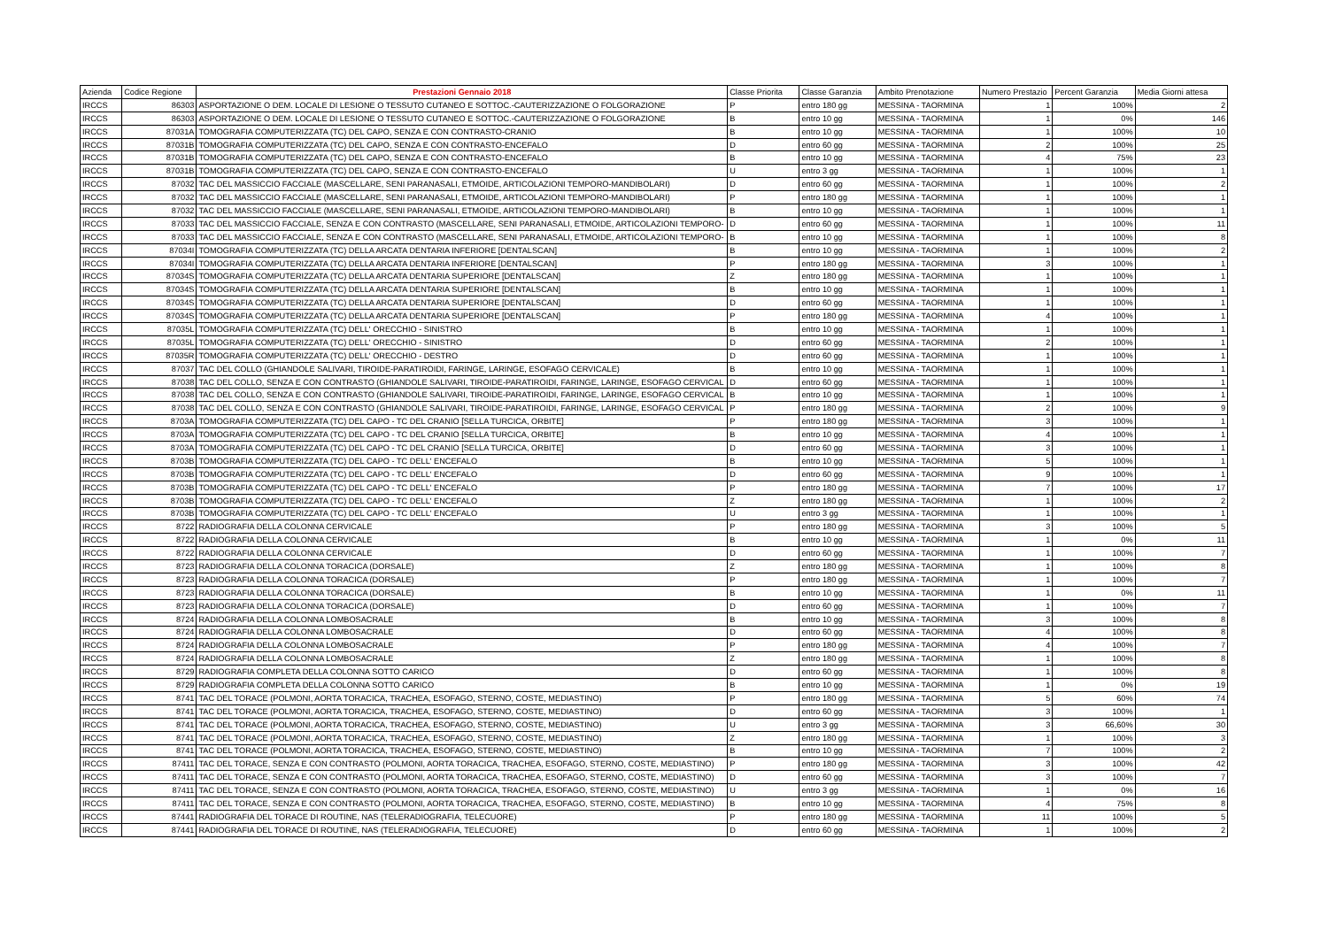| Azienda | Codice Regione | Prestazioni Gennaio 2018 | Classe Priorita | Classe Garanzia | Ambito Prenotazione | Numero Prestazio | Percent Garanzia | Media Giorni attesa |
| --- | --- | --- | --- | --- | --- | --- | --- | --- |
| IRCCS | 86303 | ASPORTAZIONE O DEM. LOCALE DI LESIONE O TESSUTO CUTANEO E SOTTOC.-CAUTERIZZAZIONE O FOLGORAZIONE | P | entro 180 gg | MESSINA - TAORMINA | 1 | 100% | 2 |
| IRCCS | 86303 | ASPORTAZIONE O DEM. LOCALE DI LESIONE O TESSUTO CUTANEO E SOTTOC.-CAUTERIZZAZIONE O FOLGORAZIONE | B | entro 10 gg | MESSINA - TAORMINA | 1 | 0% | 146 |
| IRCCS | 87031A | TOMOGRAFIA COMPUTERIZZATA (TC) DEL CAPO, SENZA E CON CONTRASTO-CRANIO | B | entro 10 gg | MESSINA - TAORMINA | 1 | 100% | 10 |
| IRCCS | 87031B | TOMOGRAFIA COMPUTERIZZATA (TC) DEL CAPO, SENZA E CON CONTRASTO-ENCEFALO | D | entro 60 gg | MESSINA - TAORMINA | 2 | 100% | 25 |
| IRCCS | 87031B | TOMOGRAFIA COMPUTERIZZATA (TC) DEL CAPO, SENZA E CON CONTRASTO-ENCEFALO | B | entro 10 gg | MESSINA - TAORMINA | 4 | 75% | 23 |
| IRCCS | 87031B | TOMOGRAFIA COMPUTERIZZATA (TC) DEL CAPO, SENZA E CON CONTRASTO-ENCEFALO | U | entro 3 gg | MESSINA - TAORMINA | 1 | 100% | 1 |
| IRCCS | 87032 | TAC DEL MASSICCIO FACCIALE (MASCELLARE, SENI PARANASALI, ETMOIDE, ARTICOLAZIONI TEMPORO-MANDIBOLARI) | D | entro 60 gg | MESSINA - TAORMINA | 1 | 100% | 2 |
| IRCCS | 87032 | TAC DEL MASSICCIO FACCIALE (MASCELLARE, SENI PARANASALI, ETMOIDE, ARTICOLAZIONI TEMPORO-MANDIBOLARI) | P | entro 180 gg | MESSINA - TAORMINA | 1 | 100% | 1 |
| IRCCS | 87032 | TAC DEL MASSICCIO FACCIALE (MASCELLARE, SENI PARANASALI, ETMOIDE, ARTICOLAZIONI TEMPORO-MANDIBOLARI) | B | entro 10 gg | MESSINA - TAORMINA | 1 | 100% | 1 |
| IRCCS | 87033 | TAC DEL MASSICCIO FACCIALE, SENZA E CON CONTRASTO (MASCELLARE, SENI PARANASALI, ETMOIDE, ARTICOLAZIONI TEMPORO- | D | entro 60 gg | MESSINA - TAORMINA | 1 | 100% | 11 |
| IRCCS | 87033 | TAC DEL MASSICCIO FACCIALE, SENZA E CON CONTRASTO (MASCELLARE, SENI PARANASALI, ETMOIDE, ARTICOLAZIONI TEMPORO- | B | entro 10 gg | MESSINA - TAORMINA | 1 | 100% | 8 |
| IRCCS | 87034I | TOMOGRAFIA COMPUTERIZZATA (TC) DELLA ARCATA DENTARIA INFERIORE [DENTALSCAN] | B | entro 10 gg | MESSINA - TAORMINA | 1 | 100% | 2 |
| IRCCS | 87034I | TOMOGRAFIA COMPUTERIZZATA (TC) DELLA ARCATA DENTARIA INFERIORE [DENTALSCAN] | P | entro 180 gg | MESSINA - TAORMINA | 3 | 100% | 1 |
| IRCCS | 87034S | TOMOGRAFIA COMPUTERIZZATA (TC) DELLA ARCATA DENTARIA SUPERIORE [DENTALSCAN] | Z | entro 180 gg | MESSINA - TAORMINA | 1 | 100% | 1 |
| IRCCS | 87034S | TOMOGRAFIA COMPUTERIZZATA (TC) DELLA ARCATA DENTARIA SUPERIORE [DENTALSCAN] | B | entro 10 gg | MESSINA - TAORMINA | 1 | 100% | 1 |
| IRCCS | 87034S | TOMOGRAFIA COMPUTERIZZATA (TC) DELLA ARCATA DENTARIA SUPERIORE [DENTALSCAN] | D | entro 60 gg | MESSINA - TAORMINA | 1 | 100% | 1 |
| IRCCS | 87034S | TOMOGRAFIA COMPUTERIZZATA (TC) DELLA ARCATA DENTARIA SUPERIORE [DENTALSCAN] | P | entro 180 gg | MESSINA - TAORMINA | 4 | 100% | 1 |
| IRCCS | 87035L | TOMOGRAFIA COMPUTERIZZATA (TC) DELL' ORECCHIO - SINISTRO | B | entro 10 gg | MESSINA - TAORMINA | 1 | 100% | 1 |
| IRCCS | 87035L | TOMOGRAFIA COMPUTERIZZATA (TC) DELL' ORECCHIO - SINISTRO | D | entro 60 gg | MESSINA - TAORMINA | 2 | 100% | 1 |
| IRCCS | 87035R | TOMOGRAFIA COMPUTERIZZATA (TC) DELL' ORECCHIO - DESTRO | D | entro 60 gg | MESSINA - TAORMINA | 1 | 100% | 1 |
| IRCCS | 87037 | TAC DEL COLLO (GHIANDOLE SALIVARI, TIROIDE-PARATIROIDI, FARINGE, LARINGE, ESOFAGO CERVICALE) | B | entro 10 gg | MESSINA - TAORMINA | 1 | 100% | 1 |
| IRCCS | 87038 | TAC DEL COLLO, SENZA E CON CONTRASTO (GHIANDOLE SALIVARI, TIROIDE-PARATIROIDI, FARINGE, LARINGE, ESOFAGO CERVICAL | D | entro 60 gg | MESSINA - TAORMINA | 1 | 100% | 1 |
| IRCCS | 87038 | TAC DEL COLLO, SENZA E CON CONTRASTO (GHIANDOLE SALIVARI, TIROIDE-PARATIROIDI, FARINGE, LARINGE, ESOFAGO CERVICAL | B | entro 10 gg | MESSINA - TAORMINA | 1 | 100% | 1 |
| IRCCS | 87038 | TAC DEL COLLO, SENZA E CON CONTRASTO (GHIANDOLE SALIVARI, TIROIDE-PARATIROIDI, FARINGE, LARINGE, ESOFAGO CERVICAL | P | entro 180 gg | MESSINA - TAORMINA | 2 | 100% | 9 |
| IRCCS | 8703A | TOMOGRAFIA COMPUTERIZZATA (TC) DEL CAPO - TC DEL CRANIO [SELLA TURCICA, ORBITE] | P | entro 180 gg | MESSINA - TAORMINA | 3 | 100% | 1 |
| IRCCS | 8703A | TOMOGRAFIA COMPUTERIZZATA (TC) DEL CAPO - TC DEL CRANIO [SELLA TURCICA, ORBITE] | B | entro 10 gg | MESSINA - TAORMINA | 4 | 100% | 1 |
| IRCCS | 8703A | TOMOGRAFIA COMPUTERIZZATA (TC) DEL CAPO - TC DEL CRANIO [SELLA TURCICA, ORBITE] | D | entro 60 gg | MESSINA - TAORMINA | 3 | 100% | 1 |
| IRCCS | 8703B | TOMOGRAFIA COMPUTERIZZATA (TC) DEL CAPO - TC DELL' ENCEFALO | B | entro 10 gg | MESSINA - TAORMINA | 5 | 100% | 1 |
| IRCCS | 8703B | TOMOGRAFIA COMPUTERIZZATA (TC) DEL CAPO - TC DELL' ENCEFALO | D | entro 60 gg | MESSINA - TAORMINA | 9 | 100% | 1 |
| IRCCS | 8703B | TOMOGRAFIA COMPUTERIZZATA (TC) DEL CAPO - TC DELL' ENCEFALO | P | entro 180 gg | MESSINA - TAORMINA | 7 | 100% | 17 |
| IRCCS | 8703B | TOMOGRAFIA COMPUTERIZZATA (TC) DEL CAPO - TC DELL' ENCEFALO | Z | entro 180 gg | MESSINA - TAORMINA | 1 | 100% | 2 |
| IRCCS | 8703B | TOMOGRAFIA COMPUTERIZZATA (TC) DEL CAPO - TC DELL' ENCEFALO | U | entro 3 gg | MESSINA - TAORMINA | 1 | 100% | 1 |
| IRCCS | 8722 | RADIOGRAFIA DELLA COLONNA CERVICALE | P | entro 180 gg | MESSINA - TAORMINA | 3 | 100% | 5 |
| IRCCS | 8722 | RADIOGRAFIA DELLA COLONNA CERVICALE | B | entro 10 gg | MESSINA - TAORMINA | 1 | 0% | 11 |
| IRCCS | 8722 | RADIOGRAFIA DELLA COLONNA CERVICALE | D | entro 60 gg | MESSINA - TAORMINA | 1 | 100% | 7 |
| IRCCS | 8723 | RADIOGRAFIA DELLA COLONNA TORACICA (DORSALE) | Z | entro 180 gg | MESSINA - TAORMINA | 1 | 100% | 8 |
| IRCCS | 8723 | RADIOGRAFIA DELLA COLONNA TORACICA (DORSALE) | P | entro 180 gg | MESSINA - TAORMINA | 1 | 100% | 7 |
| IRCCS | 8723 | RADIOGRAFIA DELLA COLONNA TORACICA (DORSALE) | B | entro 10 gg | MESSINA - TAORMINA | 1 | 0% | 11 |
| IRCCS | 8723 | RADIOGRAFIA DELLA COLONNA TORACICA (DORSALE) | D | entro 60 gg | MESSINA - TAORMINA | 1 | 100% | 7 |
| IRCCS | 8724 | RADIOGRAFIA DELLA COLONNA LOMBOSACRALE | B | entro 10 gg | MESSINA - TAORMINA | 3 | 100% | 8 |
| IRCCS | 8724 | RADIOGRAFIA DELLA COLONNA LOMBOSACRALE | D | entro 60 gg | MESSINA - TAORMINA | 4 | 100% | 8 |
| IRCCS | 8724 | RADIOGRAFIA DELLA COLONNA LOMBOSACRALE | P | entro 180 gg | MESSINA - TAORMINA | 4 | 100% | 7 |
| IRCCS | 8724 | RADIOGRAFIA DELLA COLONNA LOMBOSACRALE | Z | entro 180 gg | MESSINA - TAORMINA | 1 | 100% | 8 |
| IRCCS | 8729 | RADIOGRAFIA COMPLETA DELLA COLONNA SOTTO CARICO | D | entro 60 gg | MESSINA - TAORMINA | 1 | 100% | 8 |
| IRCCS | 8729 | RADIOGRAFIA COMPLETA DELLA COLONNA SOTTO CARICO | B | entro 10 gg | MESSINA - TAORMINA | 1 | 0% | 19 |
| IRCCS | 8741 | TAC DEL TORACE (POLMONI, AORTA TORACICA, TRACHEA, ESOFAGO, STERNO, COSTE, MEDIASTINO) | P | entro 180 gg | MESSINA - TAORMINA | 5 | 60% | 74 |
| IRCCS | 8741 | TAC DEL TORACE (POLMONI, AORTA TORACICA, TRACHEA, ESOFAGO, STERNO, COSTE, MEDIASTINO) | D | entro 60 gg | MESSINA - TAORMINA | 3 | 100% | 1 |
| IRCCS | 8741 | TAC DEL TORACE (POLMONI, AORTA TORACICA, TRACHEA, ESOFAGO, STERNO, COSTE, MEDIASTINO) | U | entro 3 gg | MESSINA - TAORMINA | 3 | 66,60% | 30 |
| IRCCS | 8741 | TAC DEL TORACE (POLMONI, AORTA TORACICA, TRACHEA, ESOFAGO, STERNO, COSTE, MEDIASTINO) | Z | entro 180 gg | MESSINA - TAORMINA | 1 | 100% | 3 |
| IRCCS | 8741 | TAC DEL TORACE (POLMONI, AORTA TORACICA, TRACHEA, ESOFAGO, STERNO, COSTE, MEDIASTINO) | B | entro 10 gg | MESSINA - TAORMINA | 7 | 100% | 2 |
| IRCCS | 87411 | TAC DEL TORACE, SENZA E CON CONTRASTO (POLMONI, AORTA TORACICA, TRACHEA, ESOFAGO, STERNO, COSTE, MEDIASTINO) | P | entro 180 gg | MESSINA - TAORMINA | 3 | 100% | 42 |
| IRCCS | 87411 | TAC DEL TORACE, SENZA E CON CONTRASTO (POLMONI, AORTA TORACICA, TRACHEA, ESOFAGO, STERNO, COSTE, MEDIASTINO) | D | entro 60 gg | MESSINA - TAORMINA | 3 | 100% | 7 |
| IRCCS | 87411 | TAC DEL TORACE, SENZA E CON CONTRASTO (POLMONI, AORTA TORACICA, TRACHEA, ESOFAGO, STERNO, COSTE, MEDIASTINO) | U | entro 3 gg | MESSINA - TAORMINA | 1 | 0% | 16 |
| IRCCS | 87411 | TAC DEL TORACE, SENZA E CON CONTRASTO (POLMONI, AORTA TORACICA, TRACHEA, ESOFAGO, STERNO, COSTE, MEDIASTINO) | B | entro 10 gg | MESSINA - TAORMINA | 4 | 75% | 8 |
| IRCCS | 87441 | RADIOGRAFIA DEL TORACE DI ROUTINE, NAS (TELERADIOGRAFIA, TELECUORE) | P | entro 180 gg | MESSINA - TAORMINA | 11 | 100% | 5 |
| IRCCS | 87441 | RADIOGRAFIA DEL TORACE DI ROUTINE, NAS (TELERADIOGRAFIA, TELECUORE) | D | entro 60 gg | MESSINA - TAORMINA | 1 | 100% | 2 |